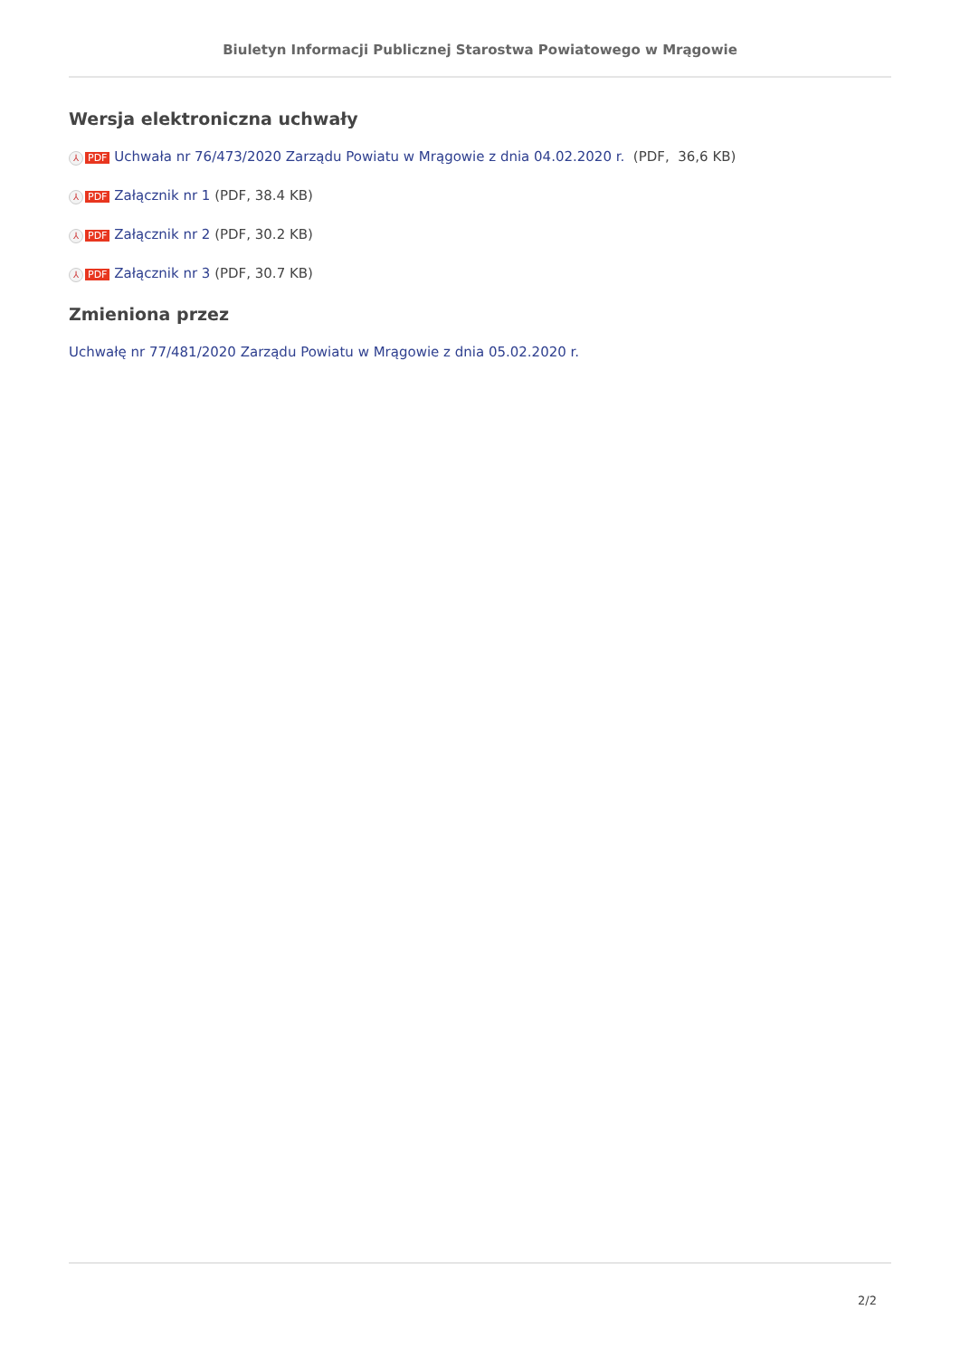Biuletyn Informacji Publicznej Starostwa Powiatowego w Mrągowie
Wersja elektroniczna uchwały
⅄ PDF Uchwała nr 76/473/2020 Zarządu Powiatu w Mrągowie z dnia 04.02.2020 r. (PDF, 36,6 KB)
⅄ PDF Załącznik nr 1 (PDF, 38.4 KB)
⅄ PDF Załącznik nr 2 (PDF, 30.2 KB)
⅄ PDF Załącznik nr 3 (PDF, 30.7 KB)
Zmieniona przez
Uchwałę nr 77/481/2020 Zarządu Powiatu w Mrągowie z dnia 05.02.2020 r.
2/2